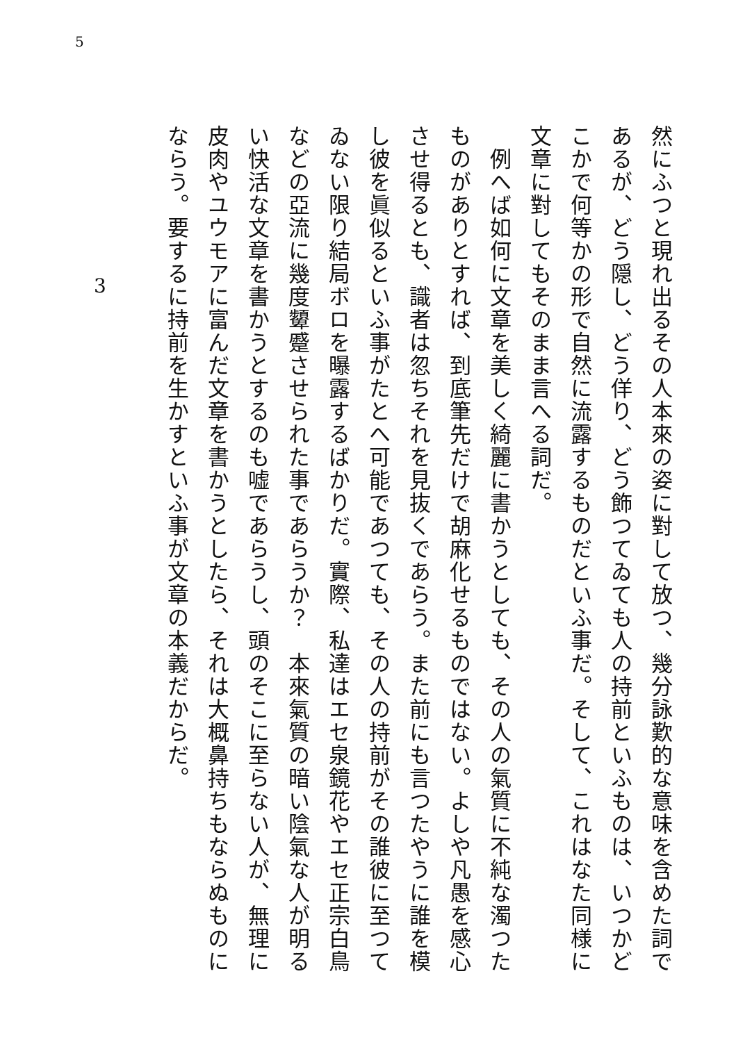5
然にふつと現れ出るその人本來の姿に對して放つ、幾分詠歎的な意味を含めた詞であるが、どう隠し、どう佯り、どう飾つてゐても人の持前といふものは、いつかどこかで何等かの形で自然に流露するものだといふ事だ。そして、これはなた同様に文章に對してもそのまま言へる詞だ。
　例へば如何に文章を美しく綺麗に書かうとしても、その人の氣質に不純な濁つたものがありとすれば、到底筆先だけで胡麻化せるものではない。よしや凡愚を感心させ得るとも、識者は忽ちそれを見抜くであらう。また前にも言つたやうに誰を模し彼を眞似るといふ事がたとへ可能であつても、その人の持前がその誰彼に至つてゐない限り結局ボロを曝露するばかりだ。實際、私達はエセ泉鏡花やエセ正宗白鳥などの亞流に幾度顰蹙させられた事であらうか？　本來氣質の暗い陰氣な人が明るい快活な文章を書かうとするのも嘘であらうし、頭のそこに至らない人が、無理に皮肉やユウモアに富んだ文章を書かうとしたら、それは大概鼻持ちもならぬものにならう。要するに持前を生かすといふ事が文章の本義だからだ。
3